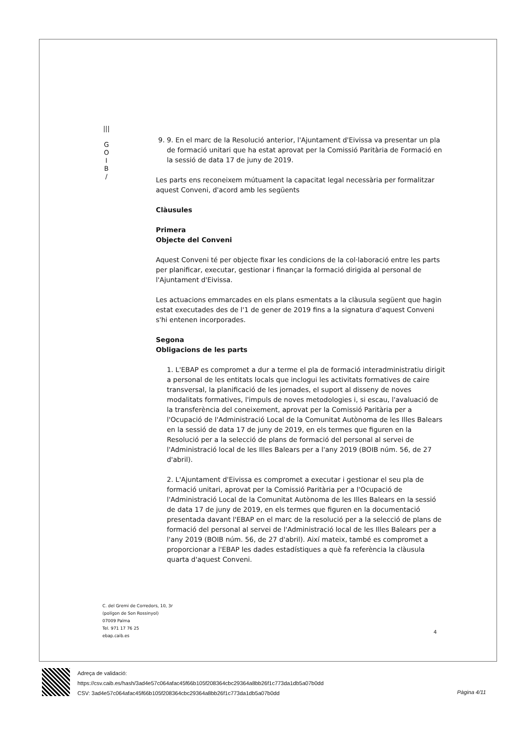|||
G
O
I
B
/
9. 9. En el marc de la Resolució anterior, l'Ajuntament d'Eivissa va presentar un pla de formació unitari que ha estat aprovat per la Comissió Paritària de Formació en la sessió de data 17 de juny de 2019.
Les parts ens reconeixem mútuament la capacitat legal necessària per formalitzar aquest Conveni, d'acord amb les següents
Clàusules
Primera
Objecte del Conveni
Aquest Conveni té per objecte fixar les condicions de la col·laboració entre les parts per planificar, executar, gestionar i finançar la formació dirigida al personal de l'Ajuntament d'Eivissa.
Les actuacions emmarcades en els plans esmentats a la clàusula següent que hagin estat executades des de l'1 de gener de 2019 fins a la signatura d'aquest Conveni s'hi entenen incorporades.
Segona
Obligacions de les parts
1. L'EBAP es compromet a dur a terme el pla de formació interadministratiu dirigit a personal de les entitats locals que inclogui les activitats formatives de caire transversal, la planificació de les jornades, el suport al disseny de noves modalitats formatives, l'impuls de noves metodologies i, si escau, l'avaluació de la transferència del coneixement, aprovat per la Comissió Paritària per a l'Ocupació de l'Administració Local de la Comunitat Autònoma de les Illes Balears en la sessió de data 17 de juny de 2019, en els termes que figuren en la Resolució per a la selecció de plans de formació del personal al servei de l'Administració local de les Illes Balears per a l'any 2019 (BOIB núm. 56, de 27 d'abril).
2. L'Ajuntament d'Eivissa es compromet a executar i gestionar el seu pla de formació unitari, aprovat per la Comissió Paritària per a l'Ocupació de l'Administració Local de la Comunitat Autònoma de les Illes Balears en la sessió de data 17 de juny de 2019, en els termes que figuren en la documentació presentada davant l'EBAP en el marc de la resolució per a la selecció de plans de formació del personal al servei de l'Administració local de les Illes Balears per a l'any 2019 (BOIB núm. 56, de 27 d'abril). Així mateix, també es compromet a proporcionar a l'EBAP les dades estadístiques a què fa referència la clàusula quarta d'aquest Conveni.
C. del Gremi de Corredors, 10, 3r
(polígon de Son Rossinyol)
07009 Palma
Tel. 971 17 76 25
ebap.caib.es
4
Adreça de validació:
https://csv.caib.es/hash/3ad4e57c064afac45f66b105f208364cbc29364a8bb26f1c773da1db5a07b0dd
CSV: 3ad4e57c064afac45f66b105f208364cbc29364a8bb26f1c773da1db5a07b0dd
Pàgina 4/11